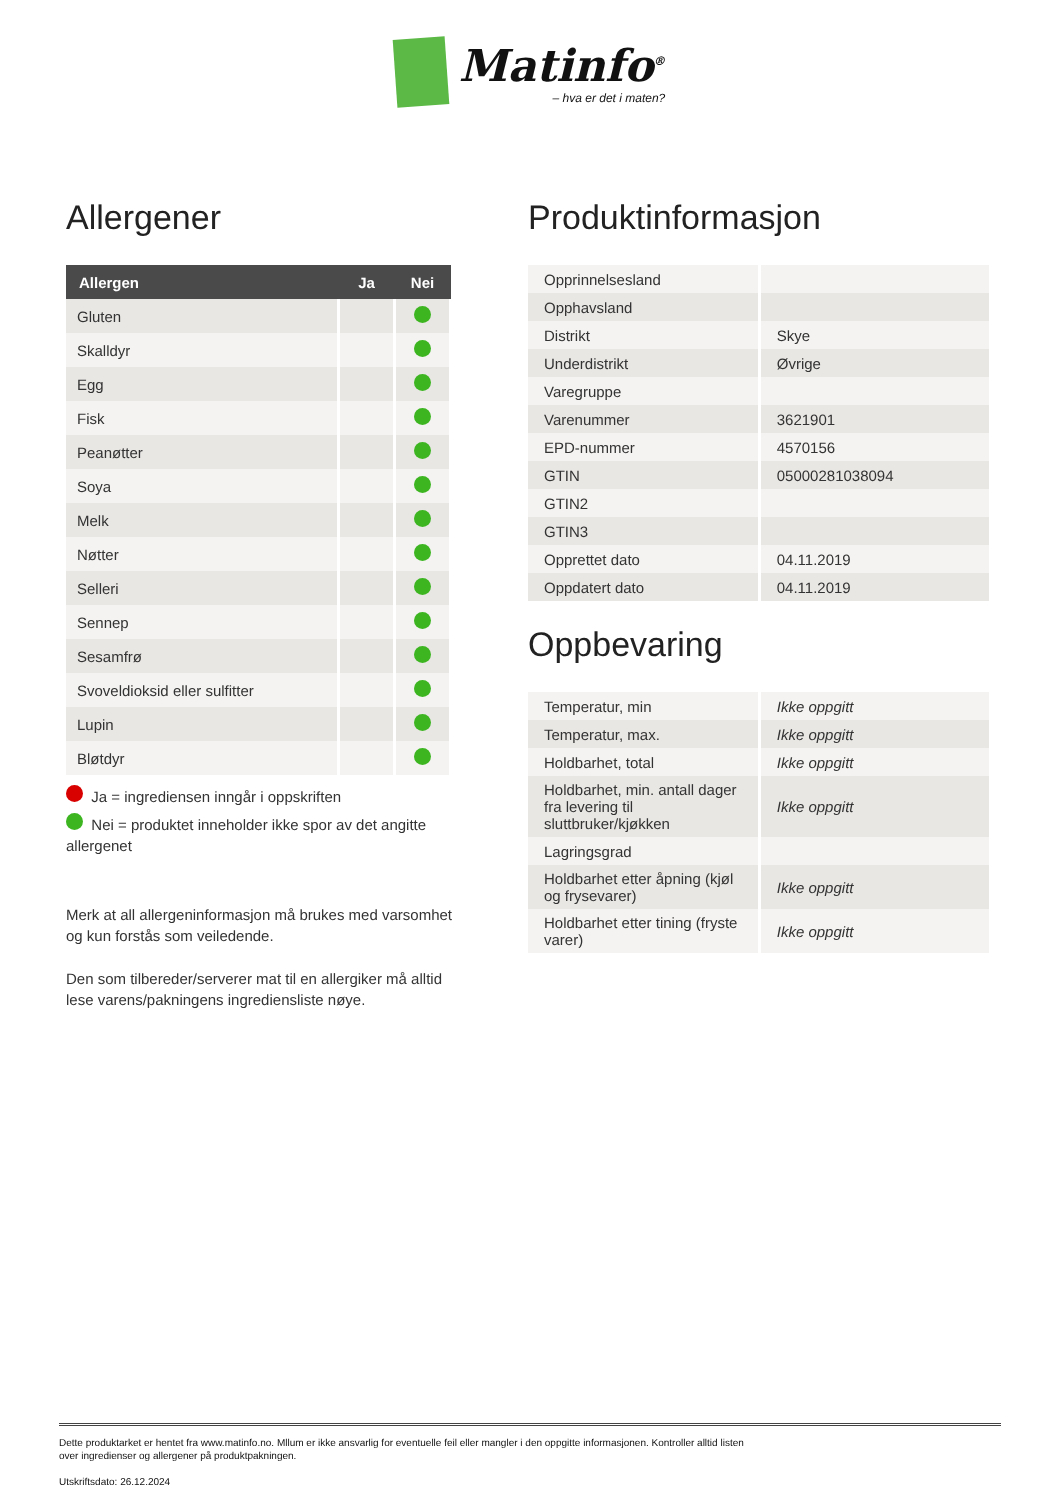Matinfo<sup>®</sup> – hva er det i maten?
Allergener
| Allergen | Ja | Nei |
| --- | --- | --- |
| Gluten | | |
| Skalldyr | | |
| Egg | | |
| Fisk | | |
| Peanøtter | | |
| Soya | | |
| Melk | | |
| Nøtter | | |
| Selleri | | |
| Sennep | | |
| Sesamfrø | | |
| Svoveldioksid eller sulfitter | | |
| Lupin | | |
| Bløtdyr | | |
Ja = ingrediensen inngår i oppskriften
Nei = produktet inneholder ikke spor av det angitte allergenet
Merk at all allergeninformasjon må brukes med varsomhet og kun forstås som veiledende.
Den som tilbereder/serverer mat til en allergiker må alltid lese varens/pakningens ingrediensliste nøye.
Produktinformasjon
| Opprinnelsesland | |
| Opphavsland | |
| Distrikt | Skye |
| Underdistrikt | Øvrige |
| Varegruppe | |
| Varenummer | 3621901 |
| EPD-nummer | 4570156 |
| GTIN | 05000281038094 |
| GTIN2 | |
| GTIN3 | |
| Opprettet dato | 04.11.2019 |
| Oppdatert dato | 04.11.2019 |
Oppbevaring
| Temperatur, min | Ikke oppgitt |
| Temperatur, max. | Ikke oppgitt |
| Holdbarhet, total | Ikke oppgitt |
| Holdbarhet, min. antall dager fra levering til sluttbruker/kjøkken | Ikke oppgitt |
| Lagringsgrad | |
| Holdbarhet etter åpning (kjøl og frysevarer) | Ikke oppgitt |
| Holdbarhet etter tining (fryste varer) | Ikke oppgitt |
Dette produktarket er hentet fra www.matinfo.no. Mllum er ikke ansvarlig for eventuelle feil eller mangler i den oppgitte informasjonen. Kontroller alltid listen
over ingredienser og allergener på produktpakningen.
Utskriftsdato: 26.12.2024